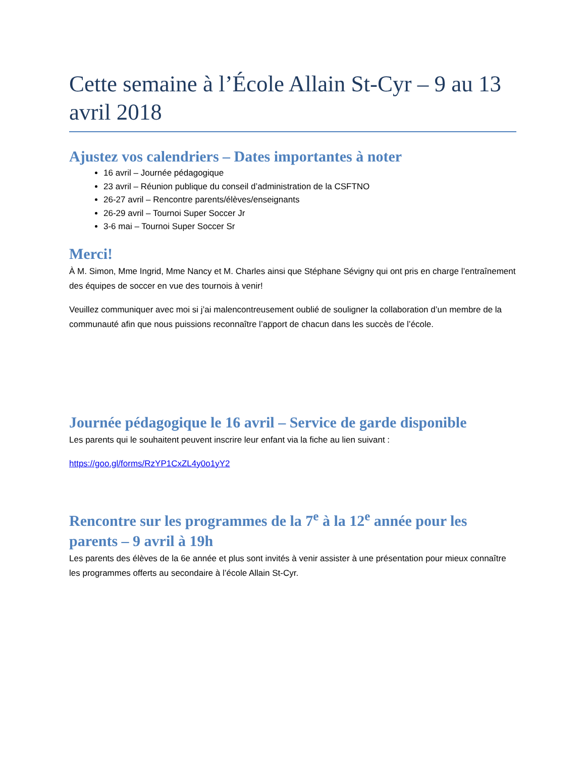Cette semaine à l’École Allain St-Cyr – 9 au 13 avril 2018
Ajustez vos calendriers – Dates importantes à noter
16 avril – Journée pédagogique
23 avril – Réunion publique du conseil d’administration de la CSFTNO
26-27 avril – Rencontre parents/élèves/enseignants
26-29 avril – Tournoi Super Soccer Jr
3-6 mai – Tournoi Super Soccer Sr
Merci!
À M. Simon, Mme Ingrid, Mme Nancy et M. Charles ainsi que Stéphane Sévigny qui ont pris en charge l’entraînement des équipes de soccer en vue des tournois à venir!
Veuillez communiquer avec moi si j’ai malencontreusement oublié de souligner la collaboration d’un membre de la communauté afin que nous puissions reconnaître l’apport de chacun dans les succès de l’école.
Journée pédagogique le 16 avril – Service de garde disponible
Les parents qui le souhaitent peuvent inscrire leur enfant via la fiche au lien suivant :
https://goo.gl/forms/RzYP1CxZL4y0o1yY2
Rencontre sur les programmes de la 7<sup>e</sup> à la 12<sup>e</sup> année pour les parents – 9 avril à 19h
Les parents des élèves de la 6e année et plus sont invités à venir assister à une présentation pour mieux connaître les programmes offerts au secondaire à l’école Allain St-Cyr.